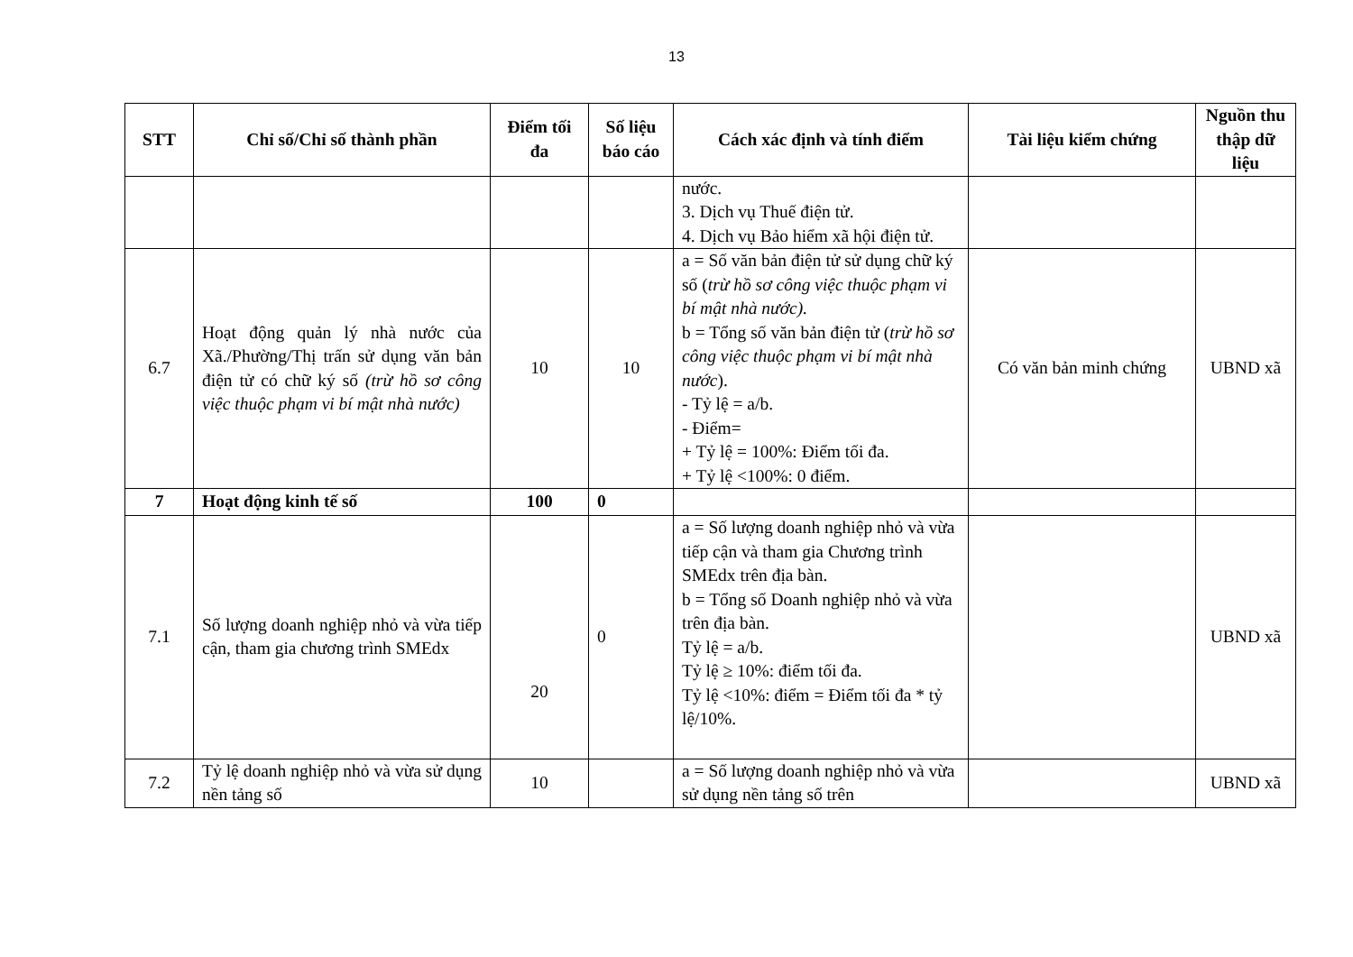13
| STT | Chỉ số/Chỉ số thành phần | Điểm tối đa | Số liệu báo cáo | Cách xác định và tính điểm | Tài liệu kiểm chứng | Nguồn thu thập dữ liệu |
| --- | --- | --- | --- | --- | --- | --- |
| | | | | nước. 3. Dịch vụ Thuế điện tử. 4. Dịch vụ Bảo hiểm xã hội điện tử. | | |
| 6.7 | Hoạt động quản lý nhà nước của Xã./Phường/Thị trấn sử dụng văn bản điện tử có chữ ký số (trừ hồ sơ công việc thuộc phạm vi bí mật nhà nước) | 10 | 10 | a = Số văn bản điện tử sử dụng chữ ký số ( trừ hồ sơ công việc thuộc phạm vi bí mật nhà nước). b = Tổng số văn bản điện tử ( trừ hồ sơ công việc thuộc phạm vi bí mật nhà nước ). - Tỷ lệ = a/b. - Điểm= + Tỷ lệ = 100%: Điểm tối đa. + Tỷ lệ <100%: 0 điểm. | Có văn bản minh chứng | UBND xã |
| 7 | Hoạt động kinh tế số | 100 | 0 | | | |
| 7.1 | Số lượng doanh nghiệp nhỏ và vừa tiếp cận, tham gia chương trình SMEdx | 20 | 0 | a = Số lượng doanh nghiệp nhỏ và vừa tiếp cận và tham gia Chương trình SMEdx trên địa bàn. b = Tổng số Doanh nghiệp nhỏ và vừa trên địa bàn. Tỷ lệ = a/b. Tỷ lệ ≥ 10%: điểm tối đa. Tỷ lệ <10%: điểm = Điểm tối đa * tỷ lệ/10%. | | UBND xã |
| 7.2 | Tỷ lệ doanh nghiệp nhỏ và vừa sử dụng nền tảng số | 10 | | a = Số lượng doanh nghiệp nhỏ và vừa sử dụng nền tảng số trên | | UBND xã |